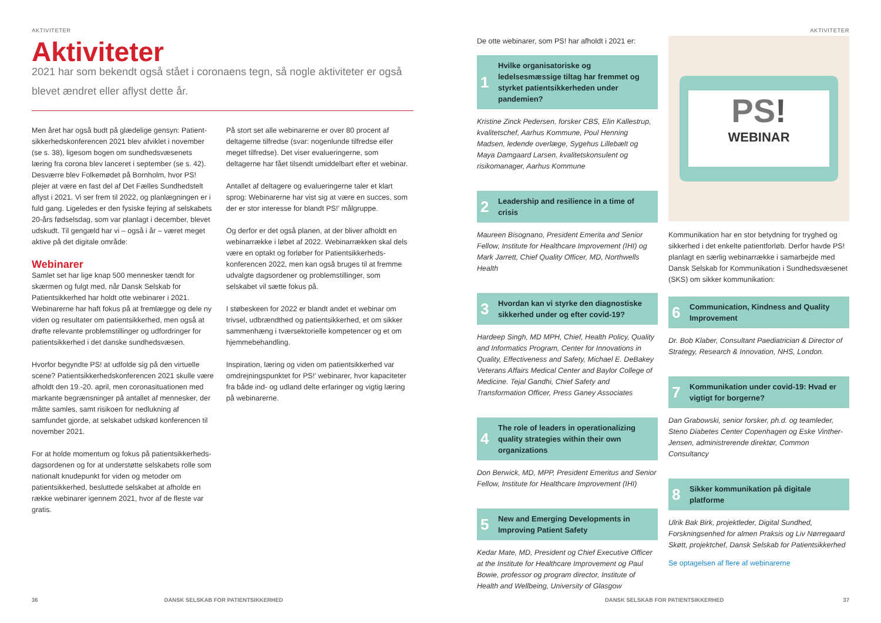AKTIVITETER
Aktiviteter
2021 har som bekendt også stået i coronaens tegn, så nogle aktiviteter er også blevet ændret eller aflyst dette år.
Men året har også budt på glædelige gensyn: Patient­sikkerhedskonferencen 2021 blev afviklet i november (se s. 38), ligesom bogen om sundhedsvæsenets læring fra corona blev lanceret i september (se s. 42). Desværre blev Folkemødet på Bornholm, hvor PS! plejer at være en fast del af Det Fælles Sundhedstelt aflyst i 2021. Vi ser frem til 2022, og planlægningen er i fuld gang. Ligeledes er den fysiske fejring af selskabets 20-års fødselsdag, som var planlagt i december, blevet udskudt. Til gengæld har vi – også i år – været meget aktive på det digitale område:
Webinarer
Samlet set har lige knap 500 mennesker tændt for skærmen og fulgt med, når Dansk Selskab for Patientsikkerhed har holdt otte webinarer i 2021. Webinarerne har haft fokus på at fremlægge og dele ny viden og resultater om patientsikkerhed, men også at drøfte relevante problemstillinger og udfordringer for patientsikkerhed i det danske sundhedsvæsen.
Hvorfor begyndte PS! at udfolde sig på den virtuelle scene? Patientsikkerhedskonferencen 2021 skulle være afholdt den 19.-20. april, men coronasituationen med markante begrænsninger på antallet af mennesker, der måtte samles, samt risikoen for nedlukning af samfundet gjorde, at selskabet udskød konferencen til november 2021.
For at holde momentum og fokus på patientsikkerheds­dagsordenen og for at understøtte selskabets rolle som nationalt knudepunkt for viden og metoder om patientsikkerhed, besluttede selskabet at afholde en række webinarer igennem 2021, hvor af de fleste var gratis.
På stort set alle webinarerne er over 80 procent af deltagerne tilfredse (svar: nogenlunde tilfredse eller meget tilfredse). Det viser evalueringerne, som deltagerne har fået tilsendt umiddelbart efter et webinar.
Antallet af deltagere og evalueringerne taler et klart sprog: Webinarerne har vist sig at være en succes, som der er stor interesse for blandt PS!’ målgruppe.
Og derfor er det også planen, at der bliver afholdt en webinarrække i løbet af 2022. Webinarrækken skal dels være en optakt og forløber for Patientsikkerheds­konferencen 2022, men kan også bruges til at fremme udvalgte dagsordener og problemstillinger, som selskabet vil sætte fokus på.
I støbeskeen for 2022 er blandt andet et webinar om trivsel, udbrændthed og patientsikkerhed, et om sikker sammenhæng i tværsektorielle kompetencer og et om hjemmebehandling.
Inspiration, læring og viden om patientsikkerhed var omdrejningspunktet for PS!’ webinarer, hvor kapaciteter fra både ind- og udland delte erfaringer og vigtig læring på webinarerne.
36 DANSK SELSKAB FOR PATIENTSIKKERHED
AKTIVITETER
De otte webinarer, som PS! har afholdt i 2021 er:
1 Hvilke organisatoriske og ledelsesmæssige tiltag har fremmet og styrket patientsikkerheden under pandemien?
Kristine Zinck Pedersen, forsker CBS, Elin Kallestrup, kvalitetschef, Aarhus Kommune, Poul Henning Madsen, ledende overlæge, Sygehus Lillebælt og Maya Damgaard Larsen, kvalitetskonsulent og risikomanager, Aarhus Kommune
2 Leadership and resilience in a time of crisis
Maureen Bisognano, President Emerita and Senior Fellow, Institute for Healthcare Improvement (IHI) og Mark Jarrett, Chief Quality Officer, MD, Northwells Health
3 Hvordan kan vi styrke den diagnostiske sikkerhed under og efter covid-19?
Hardeep Singh, MD MPH, Chief, Health Policy, Quality and Informatics Program, Center for Innovations in Quality, Effectiveness and Safety, Michael E. DeBakey Veterans Affairs Medical Center and Baylor College of Medicine. Tejal Gandhi, Chief Safety and Transformation Officer, Press Ganey Associates
4 The role of leaders in operationalizing quality strategies within their own organizations
Don Berwick, MD, MPP, President Emeritus and Senior Fellow, Institute for Healthcare Improvement (IHI)
5 New and Emerging Developments in Improving Patient Safety
Kedar Mate, MD, President og Chief Executive Officer at the Institute for Healthcare Improvement og Paul Bowie, professor og program director, Institute of Health and Wellbeing, University of Glasgow
PS!
WEBINAR
Kommunikation har en stor betydning for tryghed og sikkerhed i det enkelte patientforløb. Derfor havde PS! planlagt en særlig webinarrække i samarbejde med Dansk Selskab for Kommunikation i Sundhedsvæsenet (SKS) om sikker kommunikation:
6 Communication, Kindness and Quality Improvement
Dr. Bob Klaber, Consultant Paediatrician & Director of Strategy, Research & Innovation, NHS, London.
7 Kommunikation under covid-19: Hvad er vigtigt for borgerne?
Dan Grabowski, senior forsker, ph.d. og teamleder, Steno Diabetes Center Copenhagen og Eske Vinther-Jensen, administrerende direktør, Common Consultancy
8 Sikker kommunikation på digitale platforme
Ulrik Bak Birk, projektleder, Digital Sundhed, Forskningsenhed for almen Praksis og Liv Nørregaard Skøtt, projektchef, Dansk Selskab for Patientsikkerhed
Se optagelsen af flere af webinarerne
DANSK SELSKAB FOR PATIENTSIKKERHED 37